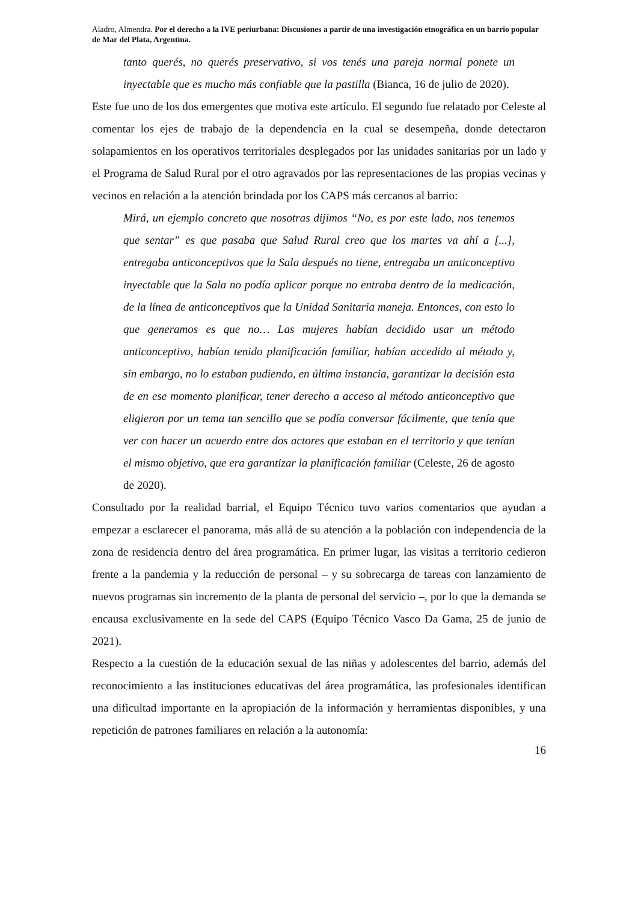Aladro, Almendra. Por el derecho a la IVE periurbana: Discusiones a partir de una investigación etnográfica en un barrio popular de Mar del Plata, Argentina.
tanto querés, no querés preservativo, si vos tenés una pareja normal ponete un inyectable que es mucho más confiable que la pastilla (Bianca, 16 de julio de 2020).
Este fue uno de los dos emergentes que motiva este artículo. El segundo fue relatado por Celeste al comentar los ejes de trabajo de la dependencia en la cual se desempeña, donde detectaron solapamientos en los operativos territoriales desplegados por las unidades sanitarias por un lado y el Programa de Salud Rural por el otro agravados por las representaciones de las propias vecinas y vecinos en relación a la atención brindada por los CAPS más cercanos al barrio:
Mirá, un ejemplo concreto que nosotras dijimos “No, es por este lado, nos tenemos que sentar” es que pasaba que Salud Rural creo que los martes va ahí a [...], entregaba anticonceptivos que la Sala después no tiene, entregaba un anticonceptivo inyectable que la Sala no podía aplicar porque no entraba dentro de la medicación, de la línea de anticonceptivos que la Unidad Sanitaria maneja. Entonces, con esto lo que generamos es que no… Las mujeres habían decidido usar un método anticonceptivo, habían tenido planificación familiar, habían accedido al método y, sin embargo, no lo estaban pudiendo, en última instancia, garantizar la decisión esta de en ese momento planificar, tener derecho a acceso al método anticonceptivo que eligieron por un tema tan sencillo que se podía conversar fácilmente, que tenía que ver con hacer un acuerdo entre dos actores que estaban en el territorio y que tenían el mismo objetivo, que era garantizar la planificación familiar (Celeste, 26 de agosto de 2020).
Consultado por la realidad barrial, el Equipo Técnico tuvo varios comentarios que ayudan a empezar a esclarecer el panorama, más allá de su atención a la población con independencia de la zona de residencia dentro del área programática. En primer lugar, las visitas a territorio cedieron frente a la pandemia y la reducción de personal – y su sobrecarga de tareas con lanzamiento de nuevos programas sin incremento de la planta de personal del servicio –, por lo que la demanda se encausa exclusivamente en la sede del CAPS (Equipo Técnico Vasco Da Gama, 25 de junio de 2021).
Respecto a la cuestión de la educación sexual de las niñas y adolescentes del barrio, además del reconocimiento a las instituciones educativas del área programática, las profesionales identifican una dificultad importante en la apropiación de la información y herramientas disponibles, y una repetición de patrones familiares en relación a la autonomía:
16